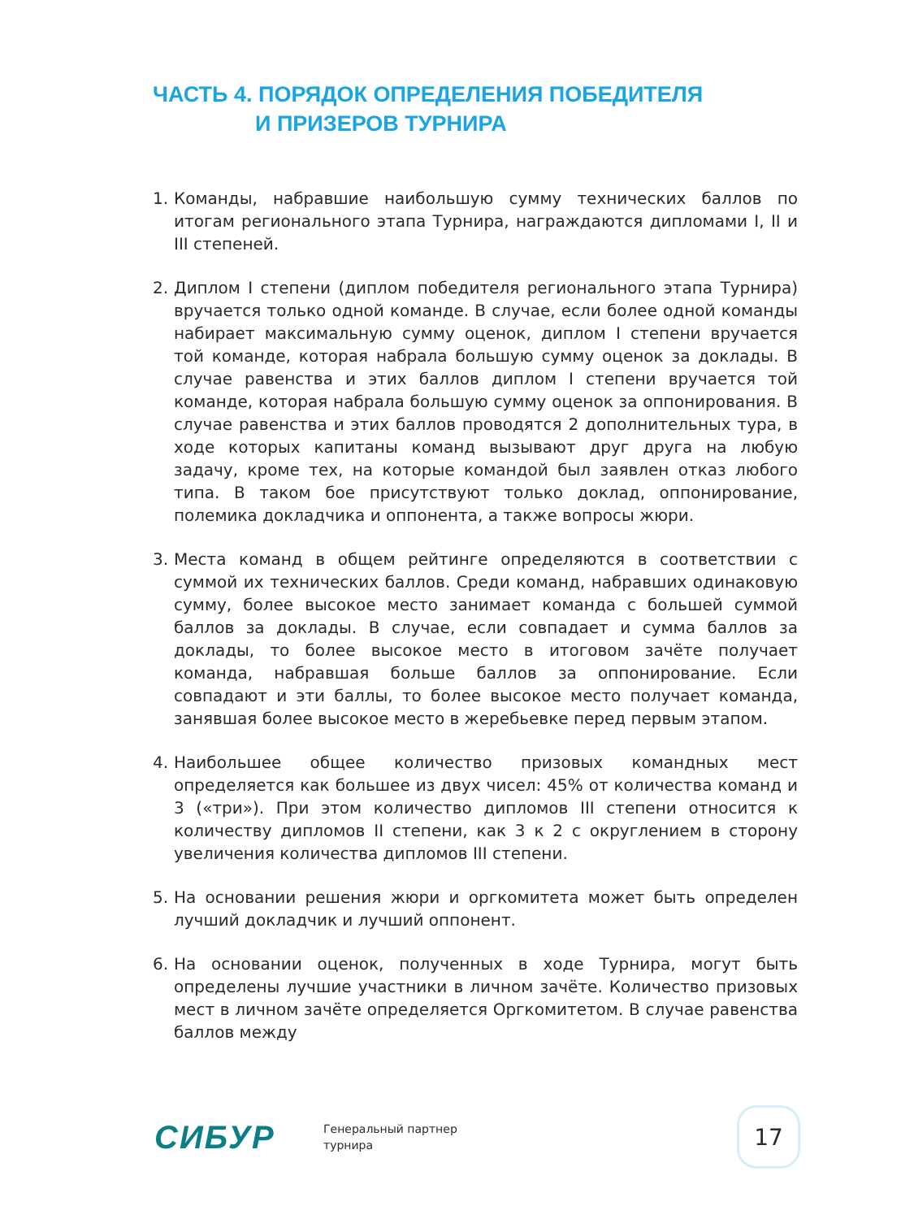ЧАСТЬ 4. ПОРЯДОК ОПРЕДЕЛЕНИЯ ПОБЕДИТЕЛЯ
И ПРИЗЕРОВ ТУРНИРА
1. Команды, набравшие наибольшую сумму технических баллов по итогам регионального этапа Турнира, награждаются дипломами I, II и III степеней.
2. Диплом I степени (диплом победителя регионального этапа Турнира) вручается только одной команде. В случае, если более одной команды набирает максимальную сумму оценок, диплом I степени вручается той команде, которая набрала большую сумму оценок за доклады. В случае равенства и этих баллов диплом I степени вручается той команде, которая набрала большую сумму оценок за оппонирования. В случае равенства и этих баллов проводятся 2 дополнительных тура, в ходе которых капитаны команд вызывают друг друга на любую задачу, кроме тех, на которые командой был заявлен отказ любого типа. В таком бое присутствуют только доклад, оппонирование, полемика докладчика и оппонента, а также вопросы жюри.
3. Места команд в общем рейтинге определяются в соответствии с суммой их технических баллов. Среди команд, набравших одинаковую сумму, более высокое место занимает команда с большей суммой баллов за доклады. В случае, если совпадает и сумма баллов за доклады, то более высокое место в итоговом зачёте получает команда, набравшая больше баллов за оппонирование. Если совпадают и эти баллы, то более высокое место получает команда, занявшая более высокое место в жеребьевке перед первым этапом.
4. Наибольшее общее количество призовых командных мест определяется как большее из двух чисел: 45% от количества команд и 3 («три»). При этом количество дипломов III степени относится к количеству дипломов II степени, как 3 к 2 с округлением в сторону увеличения количества дипломов III степени.
5. На основании решения жюри и оргкомитета может быть определен лучший докладчик и лучший оппонент.
6. На основании оценок, полученных в ходе Турнира, могут быть определены лучшие участники в личном зачёте. Количество призовых мест в личном зачёте определяется Оргкомитетом. В случае равенства баллов между
СИБУР
Генеральный партнер
турнира
17